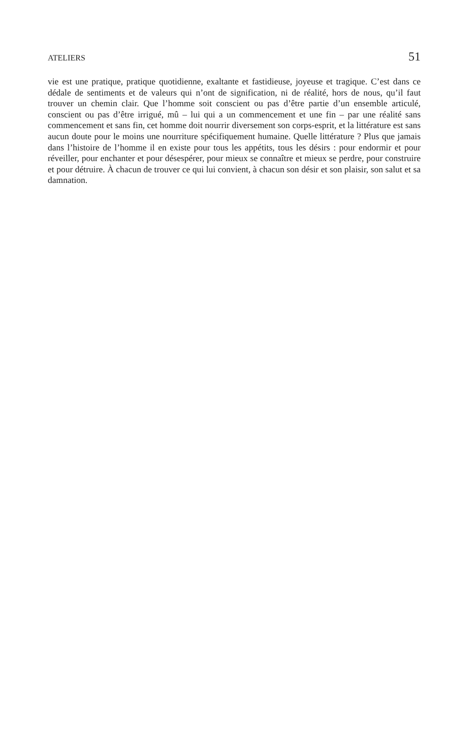ATELIERS 51
vie est une pratique, pratique quotidienne, exaltante et fastidieuse, joyeuse et tragique. C’est dans ce dédale de sentiments et de valeurs qui n’ont de signification, ni de réalité, hors de nous, qu’il faut trouver un chemin clair. Que l’homme soit conscient ou pas d’être partie d’un ensemble articulé, conscient ou pas d’être irrigué, mû – lui qui a un commencement et une fin – par une réalité sans commencement et sans fin, cet homme doit nourrir diversement son corps-esprit, et la littérature est sans aucun doute pour le moins une nourriture spécifiquement humaine. Quelle littérature ? Plus que jamais dans l’histoire de l’homme il en existe pour tous les appétits, tous les désirs : pour endormir et pour réveiller, pour enchanter et pour désespérer, pour mieux se connaître et mieux se perdre, pour construire et pour détruire. À chacun de trouver ce qui lui convient, à chacun son désir et son plaisir, son salut et sa damnation.